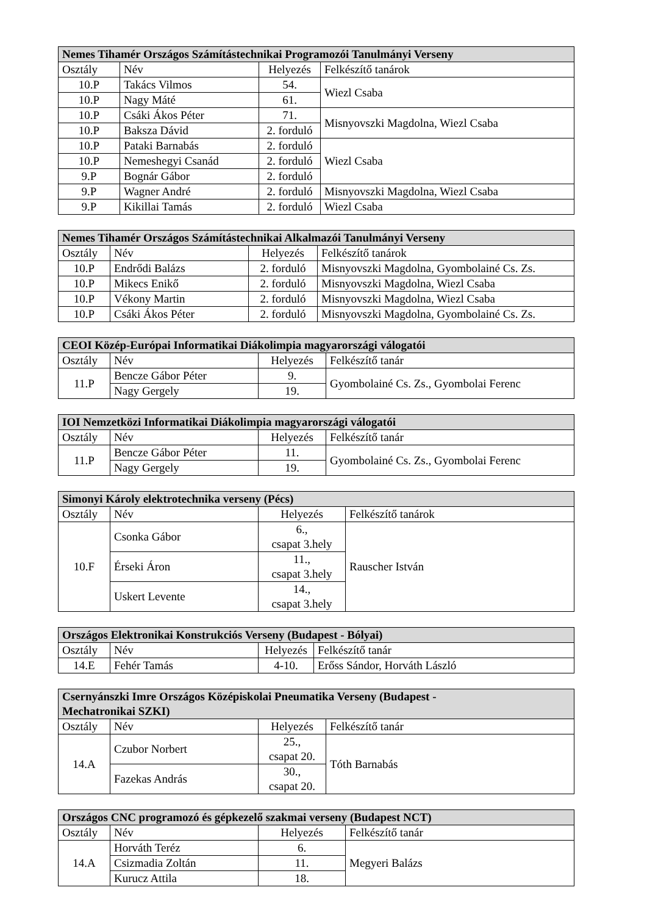| Nemes Tihamér Országos Számítástechnikai Programozói Tanulmányi Verseny | | | |
| --- | --- | --- | --- |
| Osztály | Név | Helyezés | Felkészítő tanárok |
| 10.P | Takács Vilmos | 54. | Wiezl Csaba |
| 10.P | Nagy Máté | 61. | |
| 10.P | Csáki Ákos Péter | 71. | Misnyovszki Magdolna, Wiezl Csaba |
| 10.P | Baksza Dávid | 2. forduló | |
| 10.P | Pataki Barnabás | 2. forduló | Wiezl Csaba |
| 10.P | Nemeshegyi Csanád | 2. forduló | |
| 9.P | Bognár Gábor | 2. forduló | |
| 9.P | Wagner André | 2. forduló | Misnyovszki Magdolna, Wiezl Csaba |
| 9.P | Kikillai Tamás | 2. forduló | Wiezl Csaba |
| Nemes Tihamér Országos Számítástechnikai Alkalmazói Tanulmányi Verseny | | | |
| --- | --- | --- | --- |
| Osztály | Név | Helyezés | Felkészítő tanárok |
| 10.P | Endrődi Balázs | 2. forduló | Misnyovszki Magdolna, Gyombolainé Cs. Zs. |
| 10.P | Mikecs Enikő | 2. forduló | Misnyovszki Magdolna, Wiezl Csaba |
| 10.P | Vékony Martin | 2. forduló | Misnyovszki Magdolna, Wiezl Csaba |
| 10.P | Csáki Ákos Péter | 2. forduló | Misnyovszki Magdolna, Gyombolainé Cs. Zs. |
| CEOI Közép-Európai Informatikai Diákolimpia magyarországi válogatói | | | |
| --- | --- | --- | --- |
| Osztály | Név | Helyezés | Felkészítő tanár |
| 11.P | Bencze Gábor Péter | 9. | Gyombolainé Cs. Zs., Gyombolai Ferenc |
| | Nagy Gergely | 19. | |
| IOI Nemzetközi Informatikai Diákolimpia magyarországi válogatói | | | |
| --- | --- | --- | --- |
| Osztály | Név | Helyezés | Felkészítő tanár |
| 11.P | Bencze Gábor Péter | 11. | Gyombolainé Cs. Zs., Gyombolai Ferenc |
| | Nagy Gergely | 19. | |
| Simonyi Károly elektrotechnika verseny (Pécs) | | | |
| --- | --- | --- | --- |
| Osztály | Név | Helyezés | Felkészítő tanárok |
| 10.F | Csonka Gábor | 6., csapat 3.hely | Rauscher István |
| | Érseki Áron | 11., csapat 3.hely | |
| | Uskert Levente | 14., csapat 3.hely | |
| Országos Elektronikai Konstrukciós Verseny (Budapest - Bólyai) | | | |
| --- | --- | --- | --- |
| Osztály | Név | Helyezés | Felkészítő tanár |
| 14.E | Fehér Tamás | 4-10. | Erőss Sándor, Horváth László |
| Csernyánszki Imre Országos Középiskolai Pneumatika Verseny (Budapest - Mechatronikai SZKI) | | | |
| --- | --- | --- | --- |
| Osztály | Név | Helyezés | Felkészítő tanár |
| 14.A | Czubor Norbert | 25., csapat 20. | Tóth Barnabás |
| | Fazekas András | 30., csapat 20. | |
| Országos CNC programozó és gépkezelő szakmai verseny (Budapest NCT) | | | |
| --- | --- | --- | --- |
| Osztály | Név | Helyezés | Felkészítő tanár |
| 14.A | Horváth Teréz | 6. | Megyeri Balázs |
| | Csizmadia Zoltán | 11. | |
| | Kurucz Attila | 18. | |